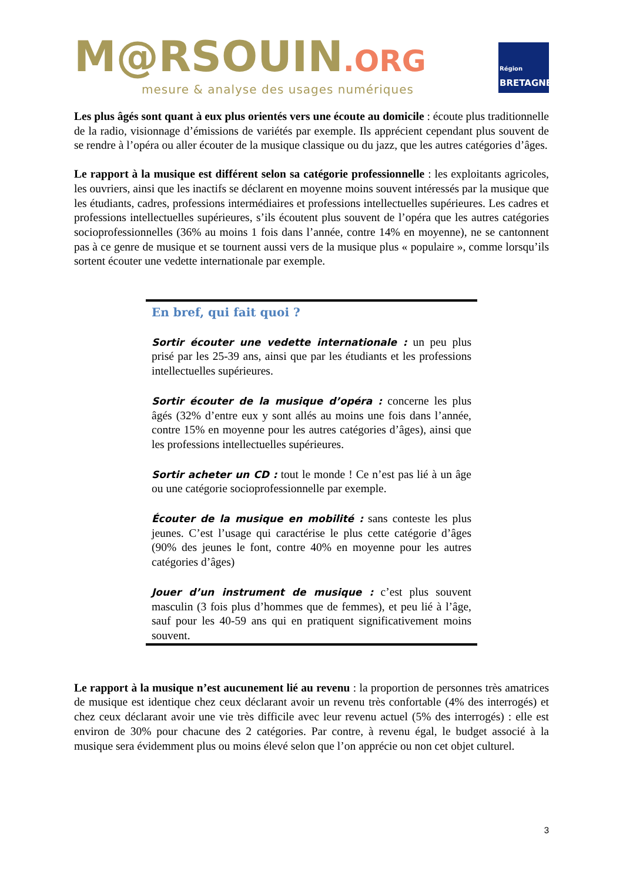M@RSOUIN.ORG
mesure & analyse des usages numériques
Région
BRETAGNE
Les plus âgés sont quant à eux plus orientés vers une écoute au domicile : écoute plus traditionnelle de la radio, visionnage d’émissions de variétés par exemple. Ils apprécient cependant plus souvent de se rendre à l’opéra ou aller écouter de la musique classique ou du jazz, que les autres catégories d’âges.
Le rapport à la musique est différent selon sa catégorie professionnelle : les exploitants agricoles, les ouvriers, ainsi que les inactifs se déclarent en moyenne moins souvent intéressés par la musique que les étudiants, cadres, professions intermédiaires et professions intellectuelles supérieures. Les cadres et professions intellectuelles supérieures, s’ils écoutent plus souvent de l’opéra que les autres catégories socioprofessionnelles (36% au moins 1 fois dans l’année, contre 14% en moyenne), ne se cantonnent pas à ce genre de musique et se tournent aussi vers de la musique plus « populaire », comme lorsqu’ils sortent écouter une vedette internationale par exemple.
En bref, qui fait quoi ?
Sortir écouter une vedette internationale : un peu plus prisé par les 25-39 ans, ainsi que par les étudiants et les professions intellectuelles supérieures.
Sortir écouter de la musique d’opéra : concerne les plus âgés (32% d’entre eux y sont allés au moins une fois dans l’année, contre 15% en moyenne pour les autres catégories d’âges), ainsi que les professions intellectuelles supérieures.
Sortir acheter un CD : tout le monde ! Ce n’est pas lié à un âge ou une catégorie socioprofessionnelle par exemple.
Écouter de la musique en mobilité : sans conteste les plus jeunes. C’est l’usage qui caractérise le plus cette catégorie d’âges (90% des jeunes le font, contre 40% en moyenne pour les autres catégories d’âges)
Jouer d’un instrument de musique : c’est plus souvent masculin (3 fois plus d’hommes que de femmes), et peu lié à l’âge, sauf pour les 40-59 ans qui en pratiquent significativement moins souvent.
Le rapport à la musique n’est aucunement lié au revenu : la proportion de personnes très amatrices de musique est identique chez ceux déclarant avoir un revenu très confortable (4% des interrogés) et chez ceux déclarant avoir une vie très difficile avec leur revenu actuel (5% des interrogés) : elle est environ de 30% pour chacune des 2 catégories. Par contre, à revenu égal, le budget associé à la musique sera évidemment plus ou moins élevé selon que l’on apprécie ou non cet objet culturel.
3